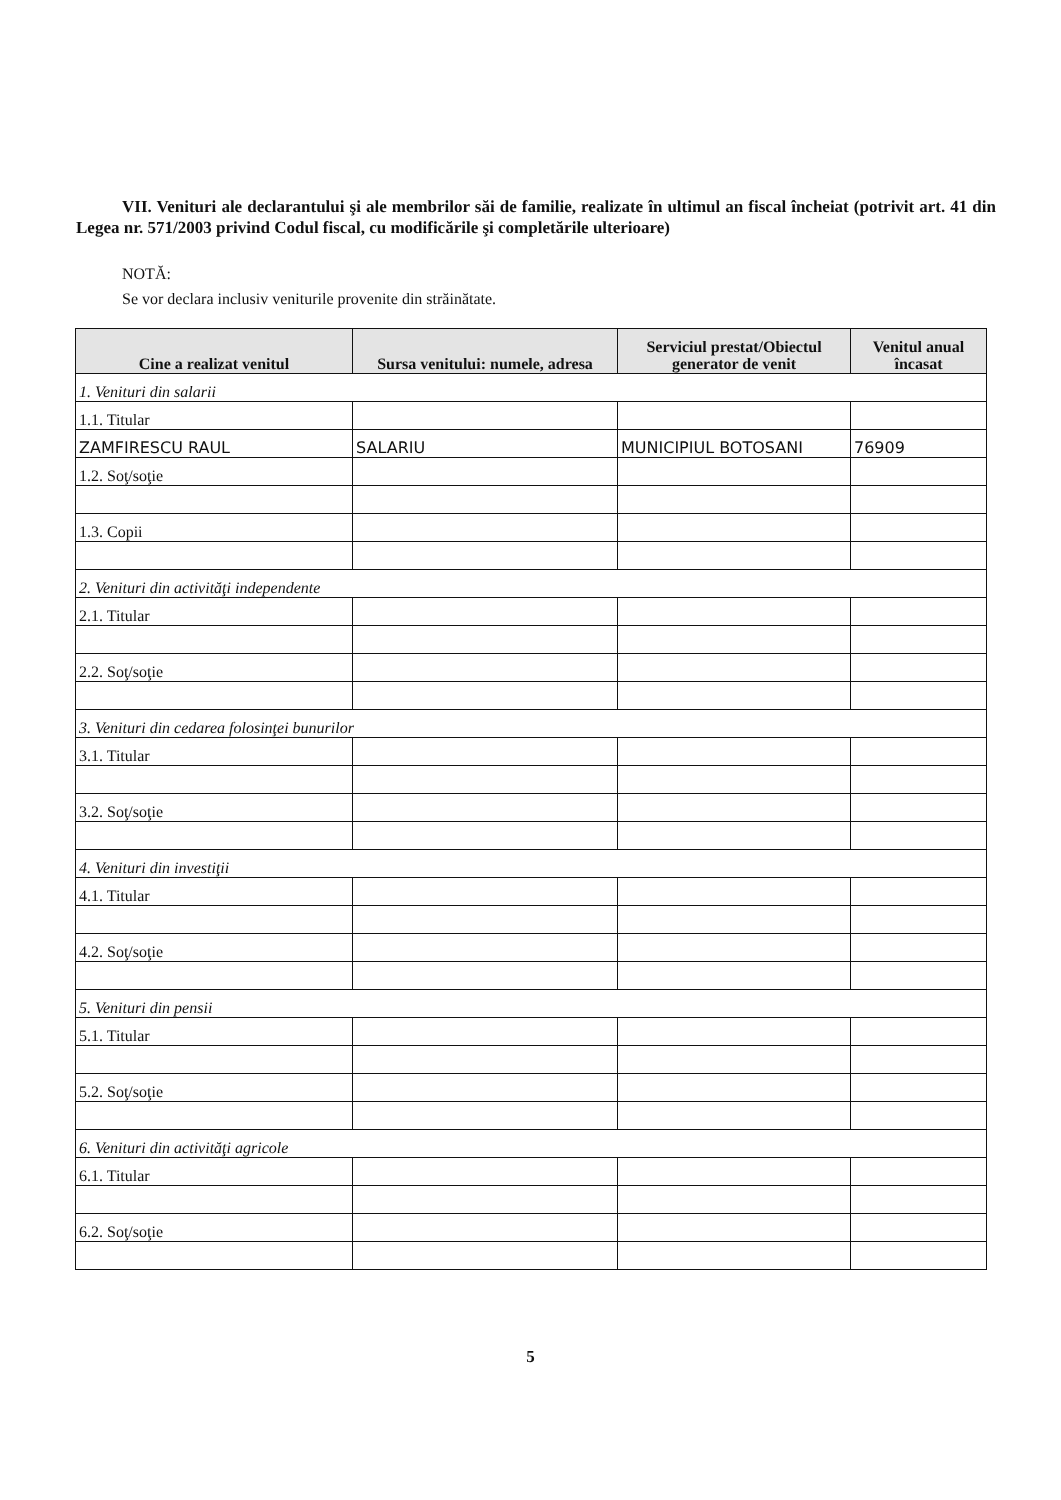VII. Venituri ale declarantului şi ale membrilor săi de familie, realizate în ultimul an fiscal încheiat (potrivit art. 41 din Legea nr. 571/2003 privind Codul fiscal, cu modificările şi completările ulterioare)
NOTĂ:
Se vor declara inclusiv veniturile provenite din străinătate.
| Cine a realizat venitul | Sursa venitului: numele, adresa | Serviciul prestat/Obiectul generator de venit | Venitul anual încasat |
| --- | --- | --- | --- |
| 1. Venituri din salarii | | | |
| 1.1. Titular | | | |
| ZAMFIRESCU RAUL | SALARIU | MUNICIPIUL BOTOSANI | 76909 |
| 1.2. Soţ/soţie | | | |
| 1.3. Copii | | | |
| 2. Venituri din activităţi independente | | | |
| 2.1. Titular | | | |
| 2.2. Soţ/soţie | | | |
| 3. Venituri din cedarea folosinţei bunurilor | | | |
| 3.1. Titular | | | |
| 3.2. Soţ/soţie | | | |
| 4. Venituri din investiţii | | | |
| 4.1. Titular | | | |
| 4.2. Soţ/soţie | | | |
| 5. Venituri din pensii | | | |
| 5.1. Titular | | | |
| 5.2. Soţ/soţie | | | |
| 6. Venituri din activităţi agricole | | | |
| 6.1. Titular | | | |
| 6.2. Soţ/soţie | | | |
5